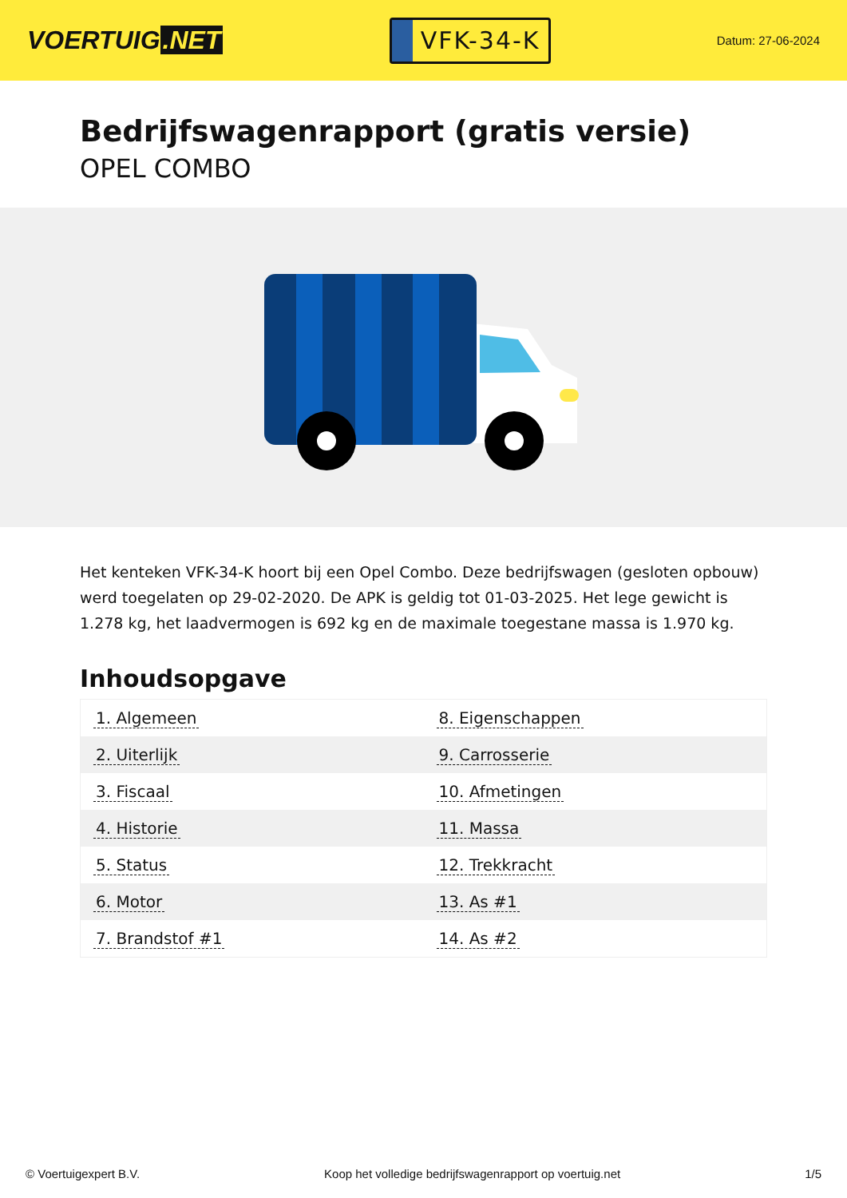VOERTUIG.NET
VFK-34-K
Datum: 27-06-2024
Bedrijfswagenrapport (gratis versie)
OPEL COMBO
Het kenteken VFK-34-K hoort bij een Opel Combo. Deze bedrijfswagen (gesloten opbouw) werd toegelaten op 29-02-2020. De APK is geldig tot 01-03-2025. Het lege gewicht is 1.278 kg, het laadvermogen is 692 kg en de maximale toegestane massa is 1.970 kg.
Inhoudsopgave
| 1. Algemeen | 8. Eigenschappen |
| 2. Uiterlijk | 9. Carrosserie |
| 3. Fiscaal | 10. Afmetingen |
| 4. Historie | 11. Massa |
| 5. Status | 12. Trekkracht |
| 6. Motor | 13. As #1 |
| 7. Brandstof #1 | 14. As #2 |
© Voertuigexpert B.V. Koop het volledige bedrijfswagenrapport op voertuig.net 1/5